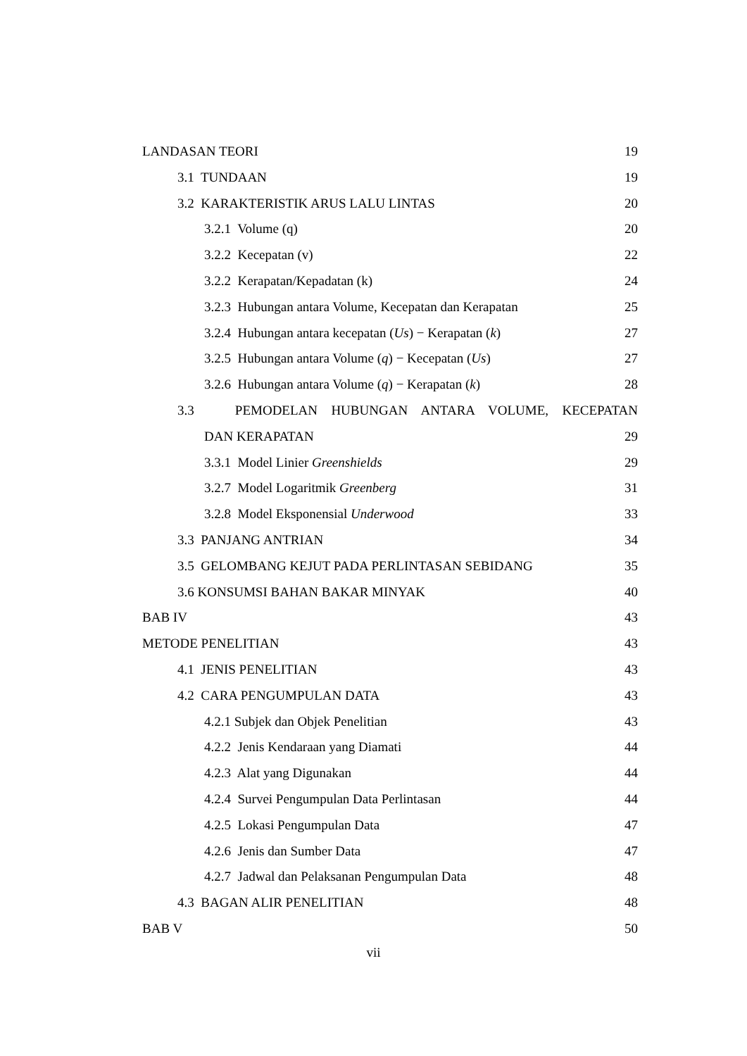LANDASAN TEORI 19
3.1 TUNDAAN 19
3.2 KARAKTERISTIK ARUS LALU LINTAS 20
3.2.1 Volume (q) 20
3.2.2 Kecepatan (v) 22
3.2.2 Kerapatan/Kepadatan (k) 24
3.2.3 Hubungan antara Volume, Kecepatan dan Kerapatan 25
3.2.4 Hubungan antara kecepatan (Us) − Kerapatan (k) 27
3.2.5 Hubungan antara Volume (q) − Kecepatan (Us) 27
3.2.6 Hubungan antara Volume (q) − Kerapatan (k) 28
3.3 PEMODELAN HUBUNGAN ANTARA VOLUME, KECEPATAN
DAN KERAPATAN 29
3.3.1 Model Linier Greenshields 29
3.2.7 Model Logaritmik Greenberg 31
3.2.8 Model Eksponensial Underwood 33
3.3 PANJANG ANTRIAN 34
3.5 GELOMBANG KEJUT PADA PERLINTASAN SEBIDANG 35
3.6 KONSUMSI BAHAN BAKAR MINYAK 40
BAB IV 43
METODE PENELITIAN 43
4.1 JENIS PENELITIAN 43
4.2 CARA PENGUMPULAN DATA 43
4.2.1 Subjek dan Objek Penelitian 43
4.2.2 Jenis Kendaraan yang Diamati 44
4.2.3 Alat yang Digunakan 44
4.2.4 Survei Pengumpulan Data Perlintasan 44
4.2.5 Lokasi Pengumpulan Data 47
4.2.6 Jenis dan Sumber Data 47
4.2.7 Jadwal dan Pelaksanan Pengumpulan Data 48
4.3 BAGAN ALIR PENELITIAN 48
BAB V 50
vii